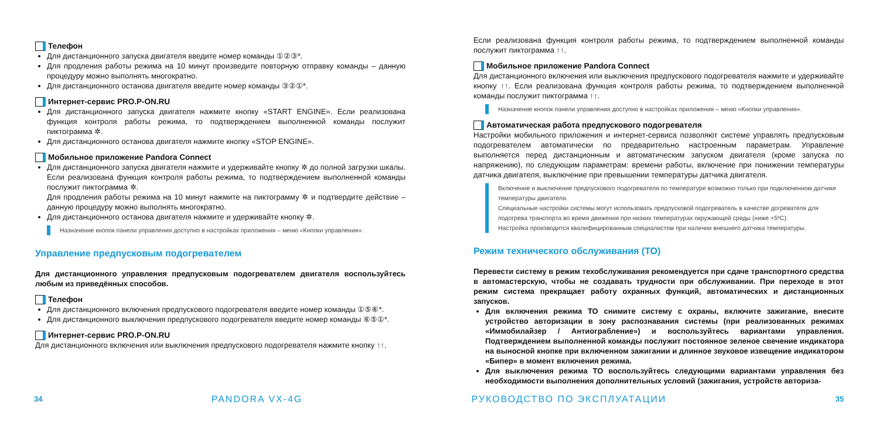Телефон
Для дистанционного запуска двигателя введите номер команды ①②③*.
Для продления работы режима на 10 минут произведите повторную отправку команды – данную процедуру можно выполнять многократно.
Для дистанционного останова двигателя введите номер команды ③②①*.
Интернет-сервис PRO.P-ON.RU
Для дистанционного запуска двигателя нажмите кнопку «START ENGINE». Если реализована функция контроля работы режима, то подтверждением выполненной команды послужит пиктограмма ✲.
Для дистанционного останова двигателя нажмите кнопку «STOP ENGINE».
Мобильное приложение Pandora Connect
Для дистанционного запуска двигателя нажмите и удерживайте кнопку ✲ до полной загрузки шкалы. Если реализована функция контроля работы режима, то подтверждением выполненной команды послужит пиктограмма ✲.
Для продления работы режима на 10 минут нажмите на пиктограмму ✲ и подтвердите действие – данную процедуру можно выполнять многократно.
Для дистанционного останова двигателя нажмите и удерживайте кнопку ✲.
Назначение кнопок панели управления доступно в настройках приложения – меню «Кнопки управления».
Управление предпусковым подогревателем
Для дистанционного управления предпусковым подогревателем двигателя воспользуйтесь любым из приведённых способов.
Телефон
Для дистанционного включения предпускового подогревателя введите номер команды ①⑤⑥*.
Для дистанционного выключения предпускового подогревателя введите номер команды ⑥⑤①*.
Интернет-сервис PRO.P-ON.RU
Для дистанционного включения или выключения предпускового подогревателя нажмите кнопку ↑↑.
Если реализована функция контроля работы режима, то подтверждением выполненной команды послужит пиктограмма ↑↑.
Мобильное приложение Pandora Connect
Для дистанционного включения или выключения предпускового подогревателя нажмите и удерживайте кнопку ↑↑. Если реализована функция контроля работы режима, то подтверждением выполненной команды послужит пиктограмма ↑↑.
Назначение кнопок панели управления доступно в настройках приложения – меню «Кнопки управления».
Автоматическая работа предпускового подогревателя
Настройки мобильного приложения и интернет-сервиса позволяют системе управлять предпусковым подогревателем автоматически по предварительно настроенным параметрам. Управление выполняется перед дистанционным и автоматическим запуском двигателя (кроме запуска по напряжению), по следующим параметрам: времени работы, включение при понижении температуры датчика двигателя, выключение при превышении температуры датчика двигателя.
Включение и выключение предпускового подогревателя по температуре возможно только при подключенном датчике температуры двигателя.
Специальные настройки системы могут использовать предпусковой подогреватель в качестве догревателя для подогрева транспорта во время движения при низких температурах окружающей среды (ниже +5ºC).
Настройка производится квалифицированным специалистом при наличии внешнего датчика температуры.
Режим технического обслуживания (ТО)
Перевести систему в режим техобслуживания рекомендуется при сдаче транспортного средства в автомастерскую, чтобы не создавать трудности при обслуживании. При переходе в этот режим система прекращает работу охранных функций, автоматических и дистанционных запусков.
Для включения режима ТО снимите систему с охраны, включите зажигание, внесите устройство авторизации в зону распознавания системы (при реализованных режимах «Иммобилайзер / Антиограбление») и воспользуйтесь вариантами управления. Подтверждением выполненной команды послужит постоянное зеленое свечение индикатора на выносной кнопке при включенном зажигании и длинное звуковое извещение индикатором «Бипер» в момент включения режима.
Для выключения режима ТО воспользуйтесь следующими вариантами управления без необходимости выполнения дополнительных условий (зажигания, устройств авториза-
34 PANDORA VX-4G РУКОВОДСТВО ПО ЭКСПЛУАТАЦИИ 35